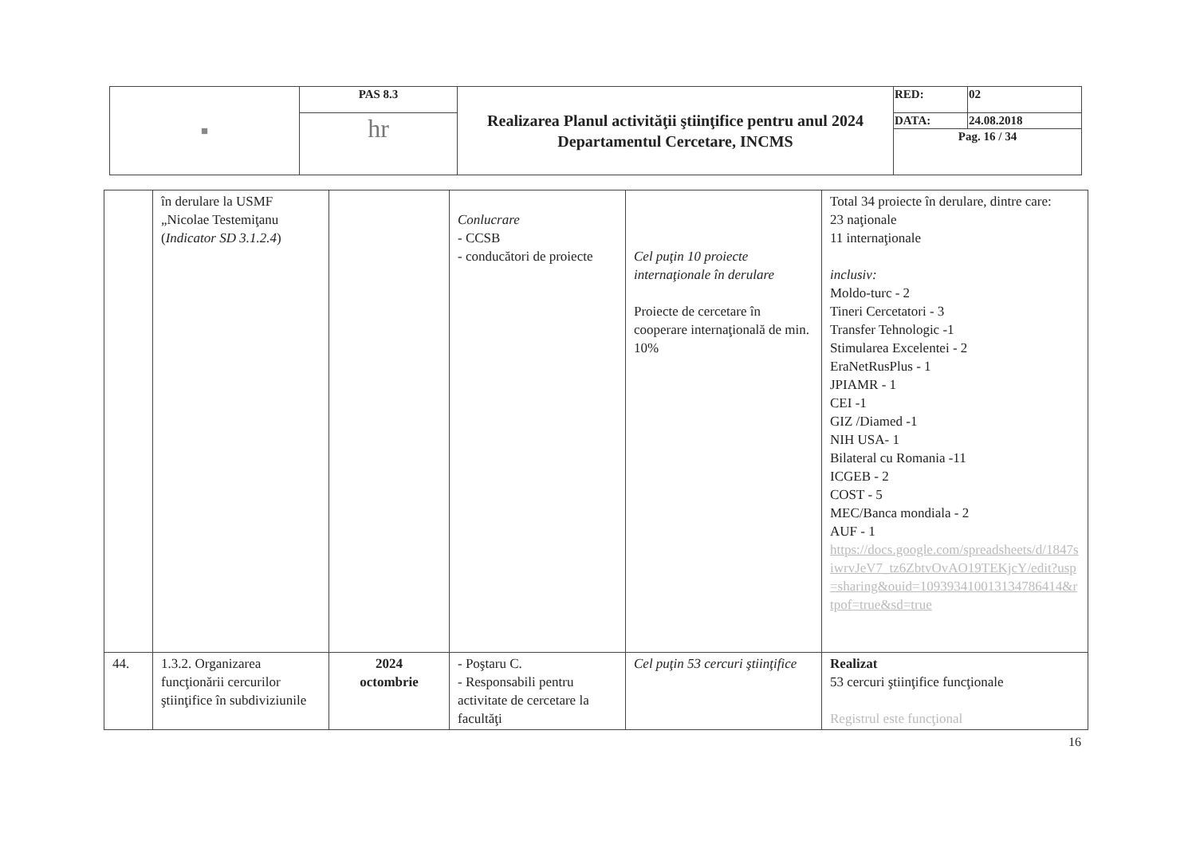| ■ | PAS 8.3 | Realizarea Planul activităţii ştiinţifice pentru anul 2024 Departamentul Cercetare, INCMS | RED: | 02 |
| | hr | | / DATA: / 24.08.2018 / / Pag. 16 / 34 / / | |
| | în derulare la USMF „Nicolae Testemiţanu ( Indicator SD 3.1.2.4 ) | | Conlucrare - CCSB - conducători de proiecte | Cel puţin 10 proiecte internaţionale în derulare Proiecte de cercetare în cooperare internaţională de min. 10% | Total 34 proiecte în derulare, dintre care: 23 naţionale 11 internaţionale inclusiv: Moldo-turc - 2 Tineri Cercetatori - 3 Transfer Tehnologic -1 Stimularea Excelentei - 2 EraNetRusPlus - 1 JPIAMR - 1 CEI -1 GIZ /Diamed -1 NIH USA- 1 Bilateral cu Romania -11 ICGEB - 2 COST - 5 MEC/Banca mondiala - 2 AUF - 1 https://docs.google.com/spreadsheets/d/1847siwrvJeV7_tz6ZbtvOvAO19TEKjcY/edit?usp=sharing&ouid=109393410013134786414&rtpof=true&sd=true |
| 44. | 1.3.2. Organizarea funcţionării cercurilor ştiinţifice în subdiviziunile | 2024 octombrie | - Poştaru C. - Responsabili pentru activitate de cercetare la facultăţi | Cel puţin 53 cercuri ştiinţifice | Realizat 53 cercuri ştiinţifice funcţionale Registrul este funcţional |
16